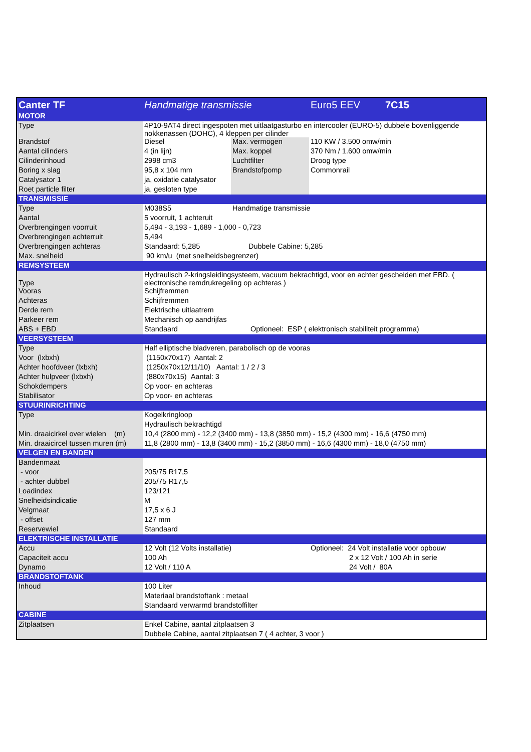| Canter TF | Handmatige transmissie | | Euro5 EEV 7C15 |
| MOTOR | | | |
| Type | 4P10-9AT4 direct ingespoten met uitlaatgasturbo en intercooler (EURO-5) dubbele bovenliggende nokkenassen (DOHC), 4 kleppen per cilinder | | |
| Brandstof | Diesel | Max. vermogen | 110 KW / 3.500 omw/min |
| Aantal cilinders | 4 (in lijn) | Max. koppel | 370 Nm / 1.600 omw/min |
| Cilinderinhoud | 2998 cm3 | Luchtfilter | Droog type |
| Boring x slag | 95,8 x 104 mm | Brandstofpomp | Commonrail |
| Catalysator 1 | ja, oxidatie catalysator | | |
| Roet particle filter | ja, gesloten type | | |
| TRANSMISSIE | | | |
| Type | M038S5 | Handmatige transmissie | |
| Aantal | 5 voorruit, 1 achteruit | | |
| Overbrengingen voorruit | 5,494 - 3,193 - 1,689 - 1,000 - 0,723 | | |
| Overbrengingen achterruit | 5,494 | | |
| Overbrengingen achteras | Standaard: 5,285 Dubbele Cabine: 5,285 | | |
| Max. snelheid | 90 km/u (met snelheidsbegrenzer) | | |
| REMSYSTEEM | | | |
| Type | Hydraulisch 2-kringsleidingsysteem, vacuum bekrachtigd, voor en achter gescheiden met EBD. ( electronische remdrukregeling op achteras ) | | |
| Vooras | Schijfremmen | | |
| Achteras | Schijfremmen | | |
| Derde rem | Elektrische uitlaatrem | | |
| Parkeer rem | Mechanisch op aandrijfas | | |
| ABS + EBD | Standaard Optioneel: ESP ( elektronisch stabiliteit programma) | | |
| VEERSYSTEEM | | | |
| Type | Half elliptische bladveren, parabolisch op de vooras | | |
| Voor (lxbxh) | (1150x70x17) Aantal: 2 | | |
| Achter hoofdveer (lxbxh) | (1250x70x12/11/10) Aantal: 1 / 2 / 3 | | |
| Achter hulpveer (lxbxh) | (880x70x15) Aantal: 3 | | |
| Schokdempers | Op voor- en achteras | | |
| Stabilisator | Op voor- en achteras | | |
| STUURINRICHTING | | | |
| Type | Kogelkringloop | | |
| | Hydraulisch bekrachtigd | | |
| Min. draaicirkel over wielen (m) | 10,4 (2800 mm) - 12,2 (3400 mm) - 13,8 (3850 mm) - 15,2 (4300 mm) - 16,6 (4750 mm) | | |
| Min. draaicircel tussen muren (m) | 11,8 (2800 mm) - 13,8 (3400 mm) - 15,2 (3850 mm) - 16,6 (4300 mm) - 18,0 (4750 mm) | | |
| VELGEN EN BANDEN | | | |
| Bandenmaat | | | |
| - voor | 205/75 R17,5 | | |
| - achter dubbel | 205/75 R17,5 | | |
| Loadindex | 123/121 | | |
| Snelheidsindicatie | M | | |
| Velgmaat | 17,5 x 6 J | | |
| - offset | 127 mm | | |
| Reservewiel | Standaard | | |
| ELEKTRISCHE INSTALLATIE | | | |
| Accu | 12 Volt (12 Volts installatie) | | Optioneel: 24 Volt installatie voor opbouw |
| Capaciteit accu | 100 Ah | | 2 x 12 Volt / 100 Ah in serie |
| Dynamo | 12 Volt / 110 A | | 24 Volt / 80A |
| BRANDSTOFTANK | | | |
| Inhoud | 100 Liter | | |
| | Materiaal brandstoftank : metaal | | |
| | Standaard verwarmd brandstoffilter | | |
| CABINE | | | |
| Zitplaatsen | Enkel Cabine, aantal zitplaatsen 3 | | |
| | Dubbele Cabine, aantal zitplaatsen 7 ( 4 achter, 3 voor ) | | |